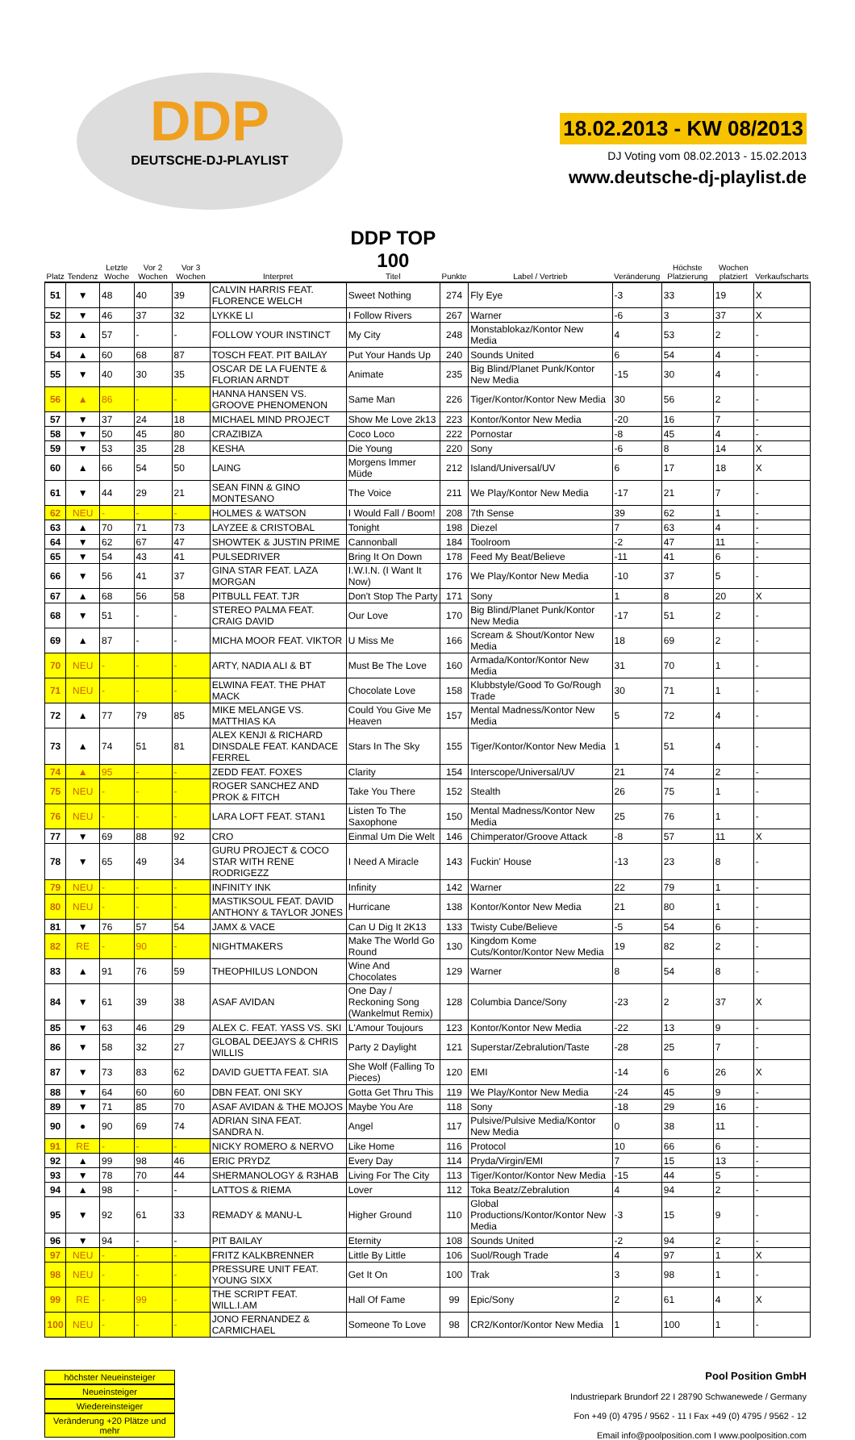DDP
DEUTSCHE-DJ-PLAYLIST
18.02.2013 - KW 08/2013
DJ Voting vom 08.02.2013 - 15.02.2013
www.deutsche-dj-playlist.de
| Platz | Tendenz | Letzte Woche | Vor 2 Wochen | Vor 3 Wochen | Interpret | DDP TOP 100 Titel | Punkte | Label / Vertrieb | Veränderung | Höchste Platzierung | Wochen platziert | Verkaufscharts |
| --- | --- | --- | --- | --- | --- | --- | --- | --- | --- | --- | --- | --- |
| 51 | ▼ | 48 | 40 | 39 | CALVIN HARRIS FEAT. FLORENCE WELCH | Sweet Nothing | 274 | Fly Eye | -3 | 33 | 19 | X |
| 52 | ▼ | 46 | 37 | 32 | LYKKE LI | I Follow Rivers | 267 | Warner | -6 | 3 | 37 | X |
| 53 | ▲ | 57 | - | - | FOLLOW YOUR INSTINCT | My City | 248 | Monstablokaz/Kontor New Media | 4 | 53 | 2 | - |
| 54 | ▲ | 60 | 68 | 87 | TOSCH FEAT. PIT BAILAY | Put Your Hands Up | 240 | Sounds United | 6 | 54 | 4 | - |
| 55 | ▼ | 40 | 30 | 35 | OSCAR DE LA FUENTE & FLORIAN ARNDT | Animate | 235 | Big Blind/Planet Punk/Kontor New Media | -15 | 30 | 4 | - |
| 56 | ▲ | 86 | - | - | HANNA HANSEN VS. GROOVE PHENOMENON | Same Man | 226 | Tiger/Kontor/Kontor New Media | 30 | 56 | 2 | - |
| 57 | ▼ | 37 | 24 | 18 | MICHAEL MIND PROJECT | Show Me Love 2k13 | 223 | Kontor/Kontor New Media | -20 | 16 | 7 | - |
| 58 | ▼ | 50 | 45 | 80 | CRAZIBIZA | Coco Loco | 222 | Pornostar | -8 | 45 | 4 | - |
| 59 | ▼ | 53 | 35 | 28 | KESHA | Die Young | 220 | Sony | -6 | 8 | 14 | X |
| 60 | ▲ | 66 | 54 | 50 | LAING | Morgens Immer Müde | 212 | Island/Universal/UV | 6 | 17 | 18 | X |
| 61 | ▼ | 44 | 29 | 21 | SEAN FINN & GINO MONTESANO | The Voice | 211 | We Play/Kontor New Media | -17 | 21 | 7 | - |
| 62 | NEU | - | - | - | HOLMES & WATSON | I Would Fall / Boom! | 208 | 7th Sense | 39 | 62 | 1 | - |
| 63 | ▲ | 70 | 71 | 73 | LAYZEE & CRISTOBAL | Tonight | 198 | Diezel | 7 | 63 | 4 | - |
| 64 | ▼ | 62 | 67 | 47 | SHOWTEK & JUSTIN PRIME | Cannonball | 184 | Toolroom | -2 | 47 | 11 | - |
| 65 | ▼ | 54 | 43 | 41 | PULSEDRIVER | Bring It On Down | 178 | Feed My Beat/Believe | -11 | 41 | 6 | - |
| 66 | ▼ | 56 | 41 | 37 | GINA STAR FEAT. LAZA MORGAN | I.W.I.N. (I Want It Now) | 176 | We Play/Kontor New Media | -10 | 37 | 5 | - |
| 67 | ▲ | 68 | 56 | 58 | PITBULL FEAT. TJR | Don't Stop The Party | 171 | Sony | 1 | 8 | 20 | X |
| 68 | ▼ | 51 | - | - | STEREO PALMA FEAT. CRAIG DAVID | Our Love | 170 | Big Blind/Planet Punk/Kontor New Media | -17 | 51 | 2 | - |
| 69 | ▲ | 87 | - | - | MICHA MOOR FEAT. VIKTOR | U Miss Me | 166 | Scream & Shout/Kontor New Media | 18 | 69 | 2 | - |
| 70 | NEU | - | - | - | ARTY, NADIA ALI & BT | Must Be The Love | 160 | Armada/Kontor/Kontor New Media | 31 | 70 | 1 | - |
| 71 | NEU | - | - | - | ELWINA FEAT. THE PHAT MACK | Chocolate Love | 158 | Klubbstyle/Good To Go/Rough Trade | 30 | 71 | 1 | - |
| 72 | ▲ | 77 | 79 | 85 | MIKE MELANGE VS. MATTHIAS KA | Could You Give Me Heaven | 157 | Mental Madness/Kontor New Media | 5 | 72 | 4 | - |
| 73 | ▲ | 74 | 51 | 81 | ALEX KENJI & RICHARD DINSDALE FEAT. KANDACE FERREL | Stars In The Sky | 155 | Tiger/Kontor/Kontor New Media | 1 | 51 | 4 | - |
| 74 | ▲ | 95 | - | - | ZEDD FEAT. FOXES | Clarity | 154 | Interscope/Universal/UV | 21 | 74 | 2 | - |
| 75 | NEU | - | - | - | ROGER SANCHEZ AND PROK & FITCH | Take You There | 152 | Stealth | 26 | 75 | 1 | - |
| 76 | NEU | - | - | - | LARA LOFT FEAT. STAN1 | Listen To The Saxophone | 150 | Mental Madness/Kontor New Media | 25 | 76 | 1 | - |
| 77 | ▼ | 69 | 88 | 92 | CRO | Einmal Um Die Welt | 146 | Chimperator/Groove Attack | -8 | 57 | 11 | X |
| 78 | ▼ | 65 | 49 | 34 | GURU PROJECT & COCO STAR WITH RENE RODRIGEZZ | I Need A Miracle | 143 | Fuckin' House | -13 | 23 | 8 | - |
| 79 | NEU | - | - | - | INFINITY INK | Infinity | 142 | Warner | 22 | 79 | 1 | - |
| 80 | NEU | - | - | - | MASTIKSOUL FEAT. DAVID ANTHONY & TAYLOR JONES | Hurricane | 138 | Kontor/Kontor New Media | 21 | 80 | 1 | - |
| 81 | ▼ | 76 | 57 | 54 | JAMX & VACE | Can U Dig It 2K13 | 133 | Twisty Cube/Believe | -5 | 54 | 6 | - |
| 82 | RE | - | 90 | - | NIGHTMAKERS | Make The World Go Round | 130 | Kingdom Kome Cuts/Kontor/Kontor New Media | 19 | 82 | 2 | - |
| 83 | ▲ | 91 | 76 | 59 | THEOPHILUS LONDON | Wine And Chocolates | 129 | Warner | 8 | 54 | 8 | - |
| 84 | ▼ | 61 | 39 | 38 | ASAF AVIDAN | One Day / Reckoning Song (Wankelmut Remix) | 128 | Columbia Dance/Sony | -23 | 2 | 37 | X |
| 85 | ▼ | 63 | 46 | 29 | ALEX C. FEAT. YASS VS. SKI | L'Amour Toujours | 123 | Kontor/Kontor New Media | -22 | 13 | 9 | - |
| 86 | ▼ | 58 | 32 | 27 | GLOBAL DEEJAYS & CHRIS WILLIS | Party 2 Daylight | 121 | Superstar/Zebralution/Taste | -28 | 25 | 7 | - |
| 87 | ▼ | 73 | 83 | 62 | DAVID GUETTA FEAT. SIA | She Wolf (Falling To Pieces) | 120 | EMI | -14 | 6 | 26 | X |
| 88 | ▼ | 64 | 60 | 60 | DBN FEAT. ONI SKY | Gotta Get Thru This | 119 | We Play/Kontor New Media | -24 | 45 | 9 | - |
| 89 | ▼ | 71 | 85 | 70 | ASAF AVIDAN & THE MOJOS | Maybe You Are | 118 | Sony | -18 | 29 | 16 | - |
| 90 | ● | 90 | 69 | 74 | ADRIAN SINA FEAT. SANDRA N. | Angel | 117 | Pulsive/Pulsive Media/Kontor New Media | 0 | 38 | 11 | - |
| 91 | RE | - | - | - | NICKY ROMERO & NERVO | Like Home | 116 | Protocol | 10 | 66 | 6 | - |
| 92 | ▲ | 99 | 98 | 46 | ERIC PRYDZ | Every Day | 114 | Pryda/Virgin/EMI | 7 | 15 | 13 | - |
| 93 | ▼ | 78 | 70 | 44 | SHERMANOLOGY & R3HAB | Living For The City | 113 | Tiger/Kontor/Kontor New Media | -15 | 44 | 5 | - |
| 94 | ▲ | 98 | - | - | LATTOS & RIEMA | Lover | 112 | Toka Beatz/Zebralution | 4 | 94 | 2 | - |
| 95 | ▼ | 92 | 61 | 33 | REMADY & MANU-L | Higher Ground | 110 | Global Productions/Kontor/Kontor New Media | -3 | 15 | 9 | - |
| 96 | ▼ | 94 | - | - | PIT BAILAY | Eternity | 108 | Sounds United | -2 | 94 | 2 | - |
| 97 | NEU | - | - | - | FRITZ KALKBRENNER | Little By Little | 106 | Suol/Rough Trade | 4 | 97 | 1 | X |
| 98 | NEU | - | - | - | PRESSURE UNIT FEAT. YOUNG SIXX | Get It On | 100 | Trak | 3 | 98 | 1 | - |
| 99 | RE | - | 99 | - | THE SCRIPT FEAT. WILL.I.AM | Hall Of Fame | 99 | Epic/Sony | 2 | 61 | 4 | X |
| 100 | NEU | - | - | - | JONO FERNANDEZ & CARMICHAEL | Someone To Love | 98 | CR2/Kontor/Kontor New Media | 1 | 100 | 1 | - |
höchster Neueinsteiger
Neueinsteiger
Wiedereinsteiger
Veränderung +20 Plätze und mehr
Pool Position GmbH
Industriepark Brundorf 22 I 28790 Schwanewede / Germany
Fon +49 (0) 4795 / 9562 - 11 I Fax +49 (0) 4795 / 9562 - 12
Email info@poolposition.com I www.poolposition.com